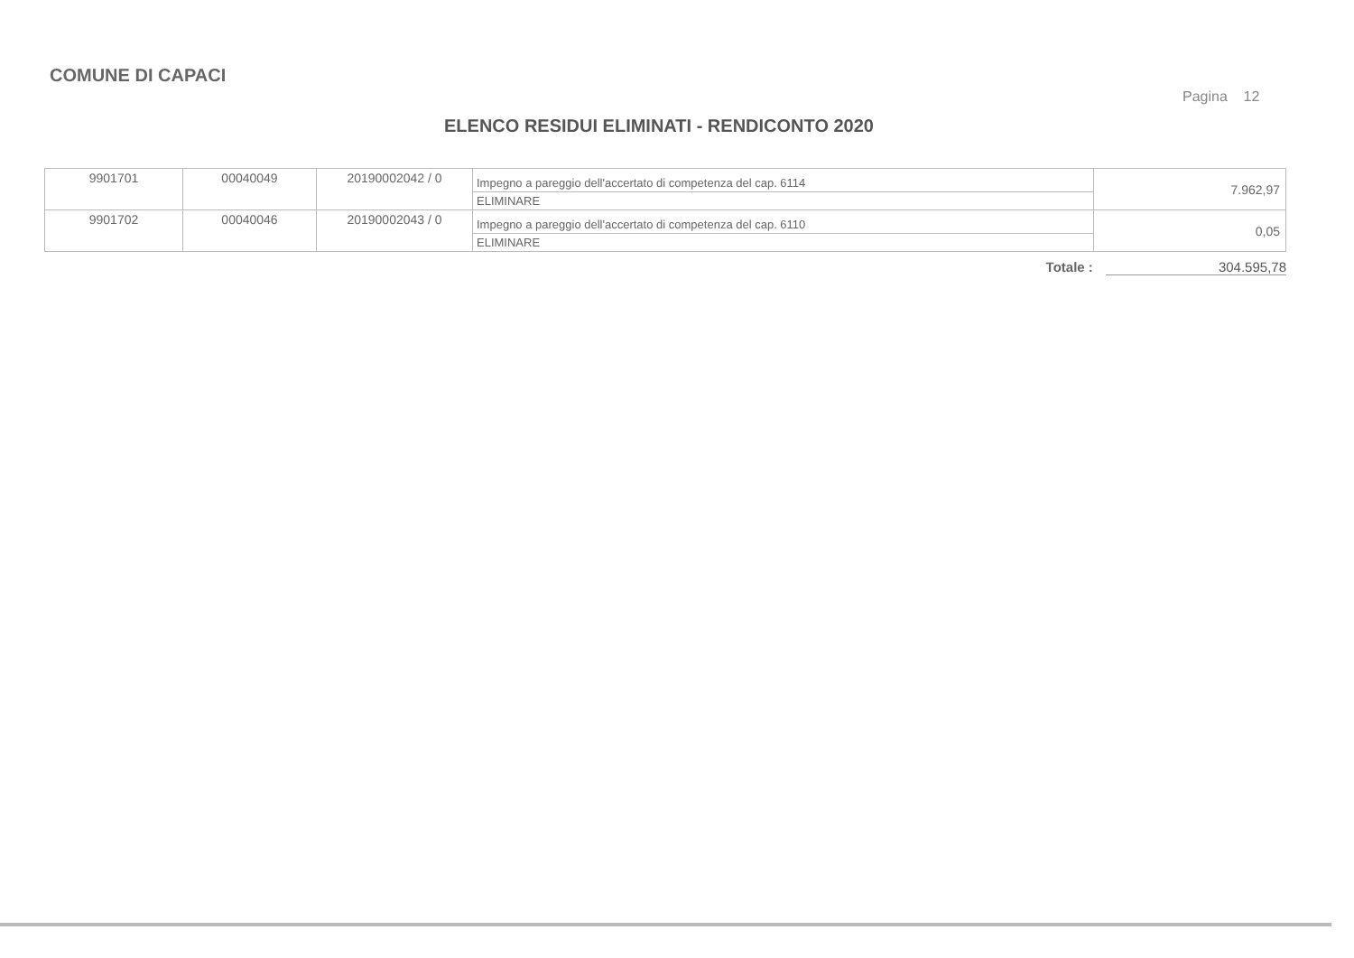COMUNE DI CAPACI
Pagina 12
ELENCO RESIDUI ELIMINATI - RENDICONTO 2020
| 9901701 | 00040049 | 20190002042 / 0 | Impegno a pareggio dell'accertato di competenza del cap. 6114 ELIMINARE | 7.962,97 |
| 9901702 | 00040046 | 20190002043 / 0 | Impegno a pareggio dell'accertato di competenza del cap. 6110 ELIMINARE | 0,05 |
Totale : 304.595,78